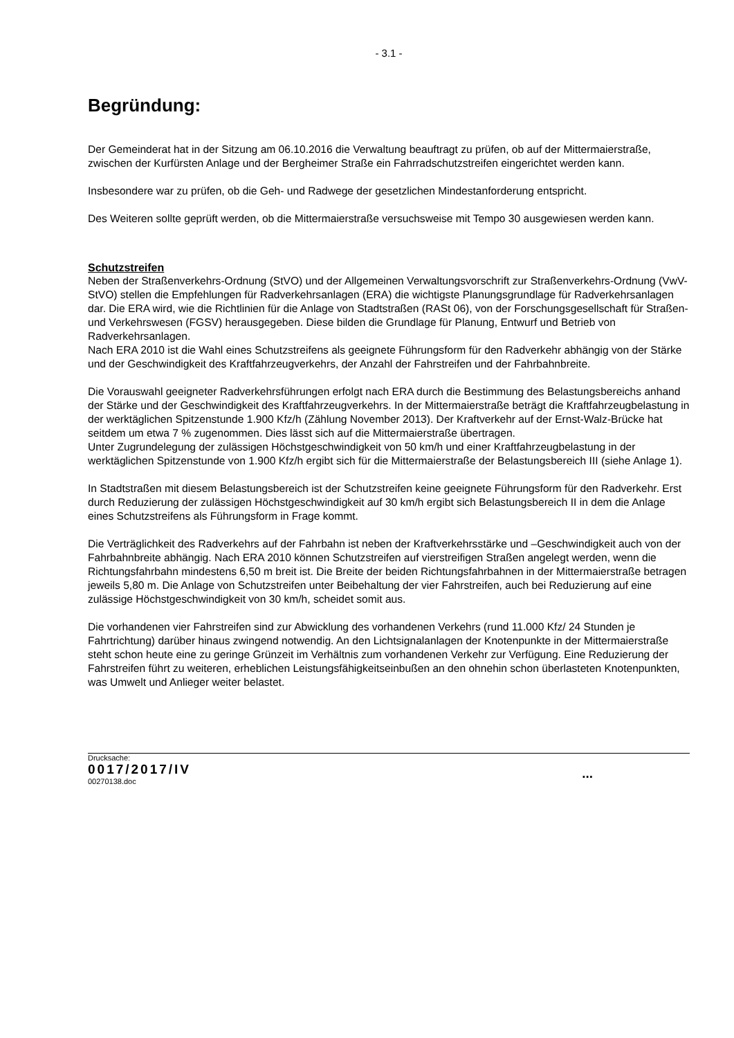- 3.1 -
Begründung:
Der Gemeinderat hat in der Sitzung am 06.10.2016 die Verwaltung beauftragt zu prüfen, ob auf der Mittermaierstraße, zwischen der Kurfürsten Anlage und der Bergheimer Straße ein Fahrradschutzstreifen eingerichtet werden kann.
Insbesondere war zu prüfen, ob die Geh- und Radwege der gesetzlichen Mindestanforderung entspricht.
Des Weiteren sollte geprüft werden, ob die Mittermaierstraße versuchsweise mit Tempo 30 ausgewiesen werden kann.
Schutzstreifen
Neben der Straßenverkehrs-Ordnung (StVO) und der Allgemeinen Verwaltungsvorschrift zur Straßenverkehrs-Ordnung (VwV-StVO) stellen die Empfehlungen für Radverkehrsanlagen (ERA) die wichtigste Planungsgrundlage für Radverkehrsanlagen dar. Die ERA wird, wie die Richtlinien für die Anlage von Stadtstraßen (RASt 06), von der Forschungsgesellschaft für Straßen- und Verkehrswesen (FGSV) herausgegeben. Diese bilden die Grundlage für Planung, Entwurf und Betrieb von Radverkehrsanlagen.
Nach ERA 2010 ist die Wahl eines Schutzstreifens als geeignete Führungsform für den Radverkehr abhängig von der Stärke und der Geschwindigkeit des Kraftfahrzeugverkehrs, der Anzahl der Fahrstreifen und der Fahrbahnbreite.
Die Vorauswahl geeigneter Radverkehrsführungen erfolgt nach ERA durch die Bestimmung des Belastungsbereichs anhand der Stärke und der Geschwindigkeit des Kraftfahrzeugverkehrs. In der Mittermaierstraße beträgt die Kraftfahrzeugbelastung in der werktäglichen Spitzenstunde 1.900 Kfz/h (Zählung November 2013). Der Kraftverkehr auf der Ernst-Walz-Brücke hat seitdem um etwa 7 % zugenommen. Dies lässt sich auf die Mittermaierstraße übertragen.
Unter Zugrundelegung der zulässigen Höchstgeschwindigkeit von 50 km/h und einer Kraftfahrzeugbelastung in der werktäglichen Spitzenstunde von 1.900 Kfz/h ergibt sich für die Mittermaierstraße der Belastungsbereich III (siehe Anlage 1).
In Stadtstraßen mit diesem Belastungsbereich ist der Schutzstreifen keine geeignete Führungsform für den Radverkehr. Erst durch Reduzierung der zulässigen Höchstgeschwindigkeit auf 30 km/h ergibt sich Belastungsbereich II in dem die Anlage eines Schutzstreifens als Führungsform in Frage kommt.
Die Verträglichkeit des Radverkehrs auf der Fahrbahn ist neben der Kraftverkehrsstärke und –Geschwindigkeit auch von der Fahrbahnbreite abhängig. Nach ERA 2010 können Schutzstreifen auf vierstreifigen Straßen angelegt werden, wenn die Richtungsfahrbahn mindestens 6,50 m breit ist. Die Breite der beiden Richtungsfahrbahnen in der Mittermaierstraße betragen jeweils 5,80 m. Die Anlage von Schutzstreifen unter Beibehaltung der vier Fahrstreifen, auch bei Reduzierung auf eine zulässige Höchstgeschwindigkeit von 30 km/h, scheidet somit aus.
Die vorhandenen vier Fahrstreifen sind zur Abwicklung des vorhandenen Verkehrs (rund 11.000 Kfz/ 24 Stunden je Fahrtrichtung) darüber hinaus zwingend notwendig. An den Lichtsignalanlagen der Knotenpunkte in der Mittermaierstraße steht schon heute eine zu geringe Grünzeit im Verhältnis zum vorhandenen Verkehr zur Verfügung. Eine Reduzierung der Fahrstreifen führt zu weiteren, erheblichen Leistungsfähigkeitseinbußen an den ohnehin schon überlasteten Knotenpunkten, was Umwelt und Anlieger weiter belastet.
Drucksache:
0017/2017/IV
00270138.doc
...